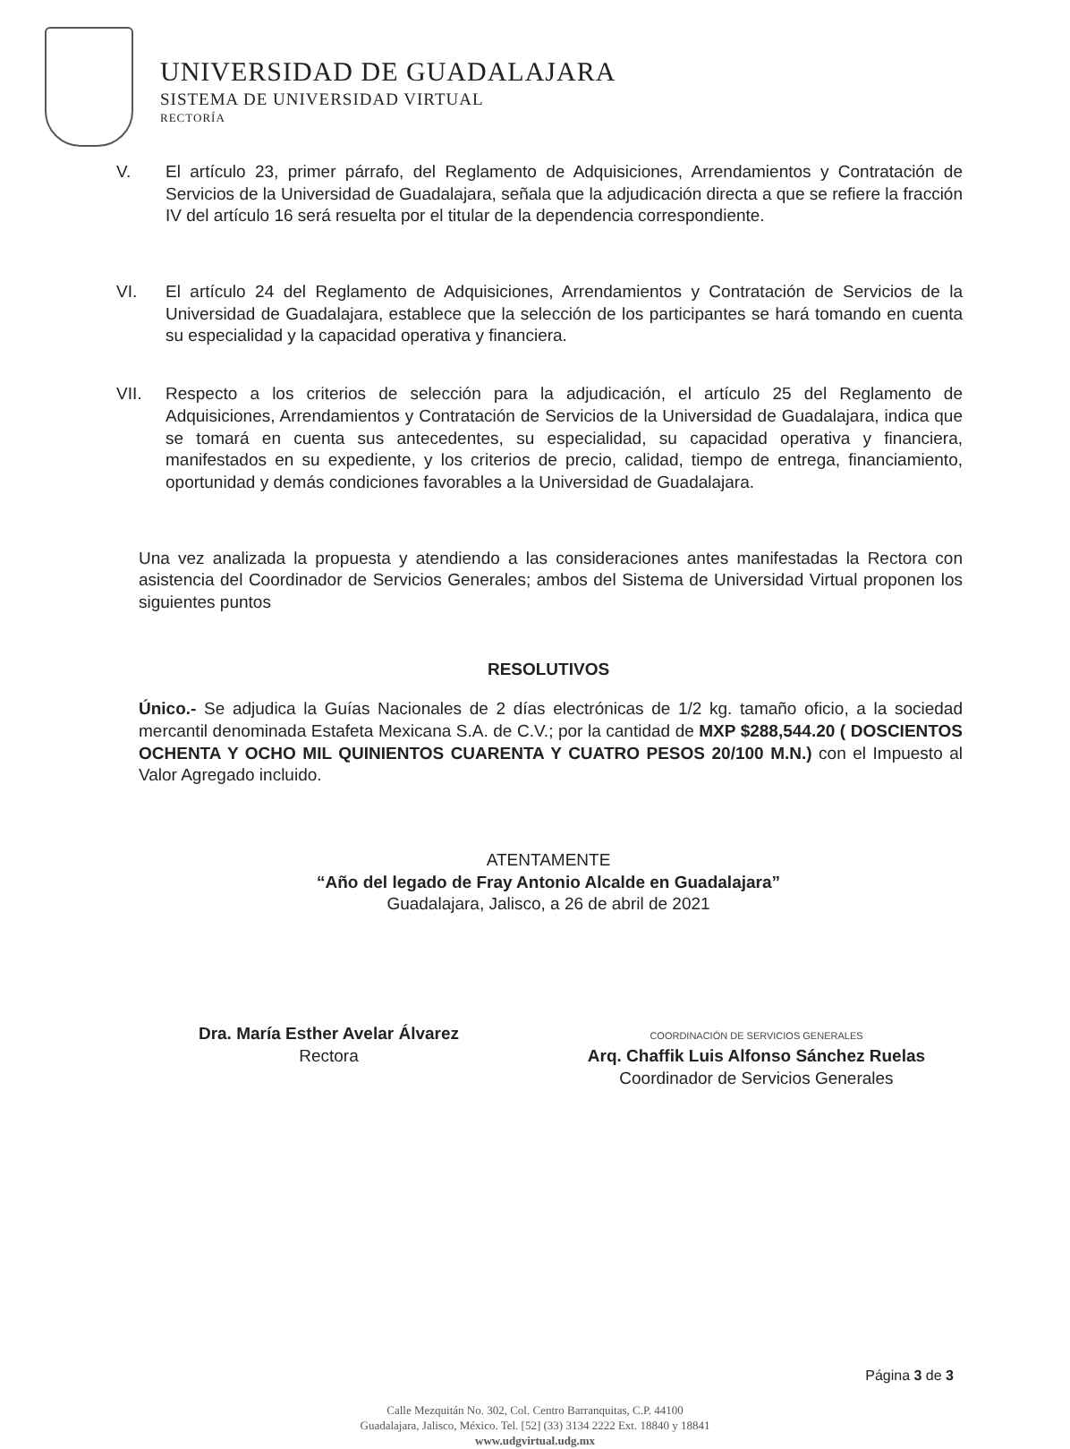UNIVERSIDAD DE GUADALAJARA
SISTEMA DE UNIVERSIDAD VIRTUAL
RECTORÍA
V. El artículo 23, primer párrafo, del Reglamento de Adquisiciones, Arrendamientos y Contratación de Servicios de la Universidad de Guadalajara, señala que la adjudicación directa a que se refiere la fracción IV del artículo 16 será resuelta por el titular de la dependencia correspondiente.
VI. El artículo 24 del Reglamento de Adquisiciones, Arrendamientos y Contratación de Servicios de la Universidad de Guadalajara, establece que la selección de los participantes se hará tomando en cuenta su especialidad y la capacidad operativa y financiera.
VII. Respecto a los criterios de selección para la adjudicación, el artículo 25 del Reglamento de Adquisiciones, Arrendamientos y Contratación de Servicios de la Universidad de Guadalajara, indica que se tomará en cuenta sus antecedentes, su especialidad, su capacidad operativa y financiera, manifestados en su expediente, y los criterios de precio, calidad, tiempo de entrega, financiamiento, oportunidad y demás condiciones favorables a la Universidad de Guadalajara.
Una vez analizada la propuesta y atendiendo a las consideraciones antes manifestadas la Rectora con asistencia del Coordinador de Servicios Generales; ambos del Sistema de Universidad Virtual proponen los siguientes puntos
RESOLUTIVOS
Único.- Se adjudica la Guías Nacionales de 2 días electrónicas de 1/2 kg. tamaño oficio, a la sociedad mercantil denominada Estafeta Mexicana S.A. de C.V.; por la cantidad de MXP $288,544.20 ( DOSCIENTOS OCHENTA Y OCHO MIL QUINIENTOS CUARENTA Y CUATRO PESOS 20/100 M.N.) con el Impuesto al Valor Agregado incluido.
ATENTAMENTE
“Año del legado de Fray Antonio Alcalde en Guadalajara”
Guadalajara, Jalisco, a 26 de abril de 2021
Dra. María Esther Avelar Álvarez
Rectora
COORDINACIÓN DE SERVICIOS GENERALES
Arq. Chaffik Luis Alfonso Sánchez Ruelas
Coordinador de Servicios Generales
Página 3 de 3
Calle Mezquitán No. 302, Col. Centro Barranquitas, C.P. 44100
Guadalajara, Jalisco, México. Tel. [52] (33) 3134 2222 Ext. 18840 y 18841
www.udgvirtual.udg.mx